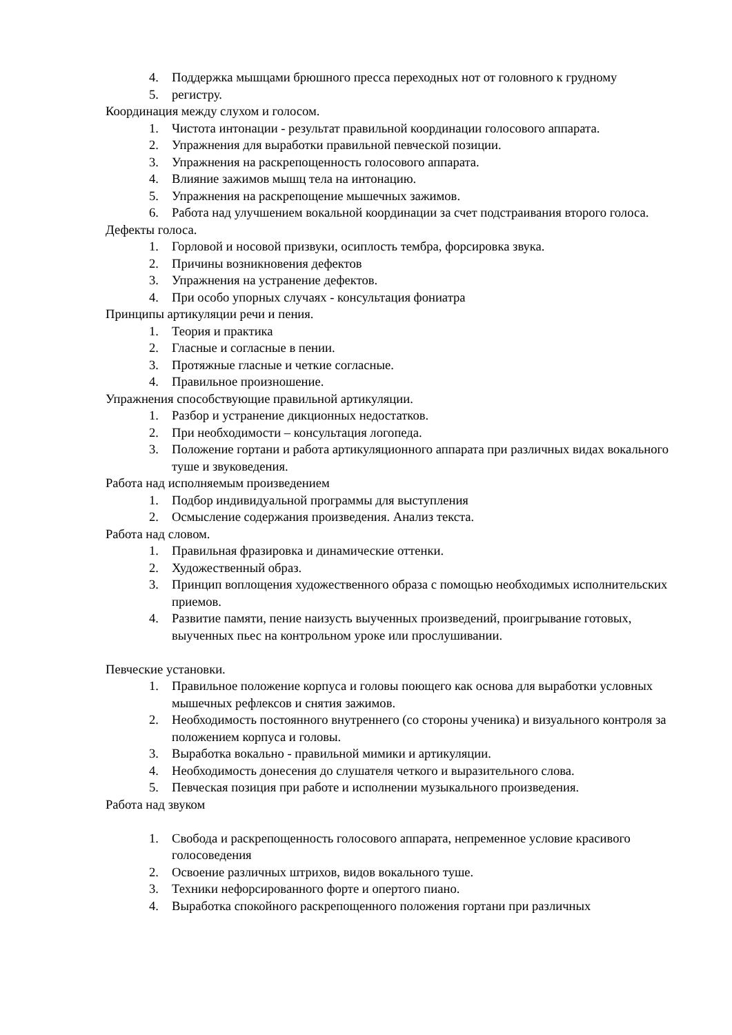4. Поддержка мышцами брюшного пресса переходных нот от головного к грудному
5. регистру.
Координация между слухом и голосом.
1. Чистота интонации - результат правильной координации голосового аппарата.
2. Упражнения для выработки правильной певческой позиции.
3. Упражнения на раскрепощенность голосового аппарата.
4. Влияние зажимов мышц тела на интонацию.
5. Упражнения на раскрепощение мышечных зажимов.
6. Работа над улучшением вокальной координации за счет подстраивания второго голоса.
Дефекты голоса.
1. Горловой и носовой призвуки, осиплость тембра, форсировка звука.
2. Причины возникновения дефектов
3. Упражнения на устранение дефектов.
4. При особо упорных случаях - консультация фониатра
Принципы артикуляции речи и пения.
1. Теория и практика
2. Гласные и согласные в пении.
3. Протяжные гласные и четкие согласные.
4. Правильное произношение.
Упражнения способствующие правильной артикуляции.
1. Разбор и устранение дикционных недостатков.
2. При необходимости – консультация логопеда.
3. Положение гортани и работа артикуляционного аппарата при различных видах вокального туше и звуковедения.
Работа над исполняемым произведением
1. Подбор индивидуальной программы для выступления
2. Осмысление содержания произведения. Анализ текста.
Работа над словом.
1. Правильная фразировка и динамические оттенки.
2. Художественный образ.
3. Принцип воплощения художественного образа с помощью необходимых исполнительских приемов.
4. Развитие памяти, пение наизусть выученных произведений, проигрывание готовых, выученных пьес на контрольном уроке или прослушивании.
Певческие установки.
1. Правильное положение корпуса и головы поющего как основа для выработки условных мышечных рефлексов и снятия зажимов.
2. Необходимость постоянного внутреннего (со стороны ученика) и визуального контроля за положением корпуса и головы.
3. Выработка вокально - правильной мимики и артикуляции.
4. Необходимость донесения до слушателя четкого и выразительного слова.
5. Певческая позиция при работе и исполнении музыкального произведения.
Работа над звуком
1. Свобода и раскрепощенность голосового аппарата, непременное условие красивого голосоведения
2. Освоение различных штрихов, видов вокального туше.
3. Техники нефорсированного форте и опертого пиано.
4. Выработка спокойного раскрепощенного положения гортани при различных